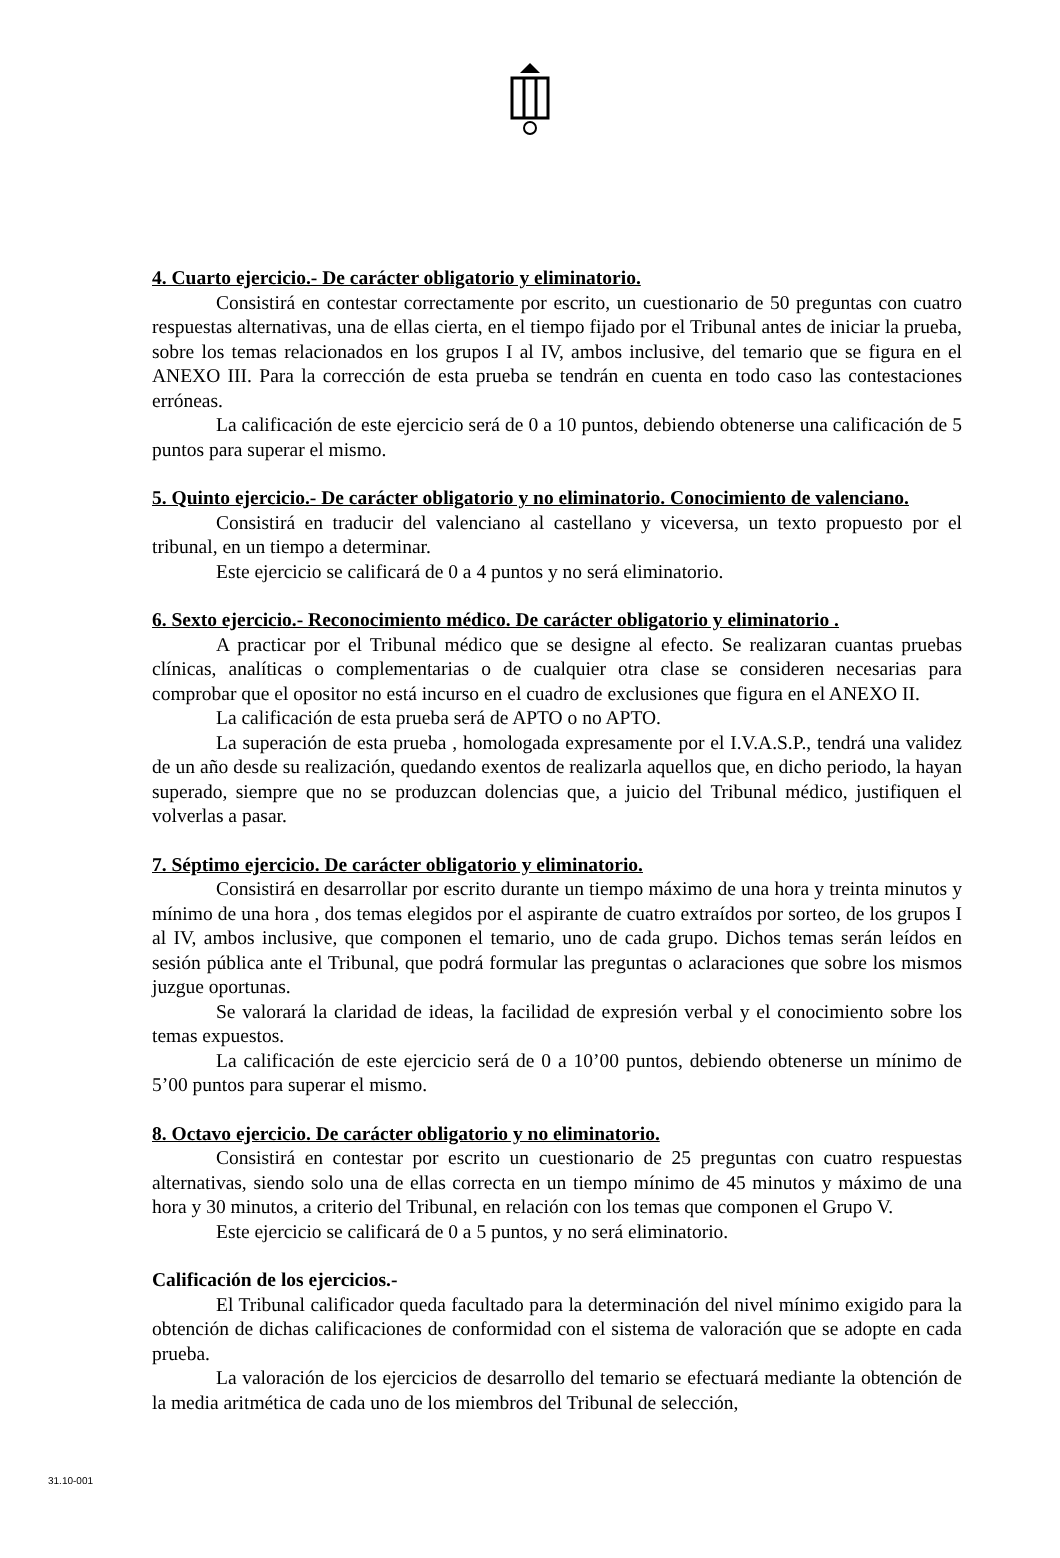4. Cuarto ejercicio.- De carácter obligatorio y eliminatorio.
Consistirá en contestar correctamente por escrito, un cuestionario de 50 preguntas con cuatro respuestas alternativas, una de ellas cierta, en el tiempo fijado por el Tribunal antes de iniciar la prueba, sobre los temas relacionados en los grupos I al IV, ambos inclusive, del temario que se figura en el ANEXO III. Para la corrección de esta prueba se tendrán en cuenta en todo caso las contestaciones erróneas.
La calificación de este ejercicio será de 0 a 10 puntos, debiendo obtenerse una calificación de 5 puntos para superar el mismo.
5. Quinto ejercicio.- De carácter obligatorio y no eliminatorio. Conocimiento de valenciano.
Consistirá en traducir del valenciano al castellano y viceversa, un texto propuesto por el tribunal, en un tiempo a determinar.
Este ejercicio se calificará de 0 a 4 puntos y no será eliminatorio.
6. Sexto ejercicio.- Reconocimiento médico. De carácter obligatorio y eliminatorio .
A practicar por el Tribunal médico que se designe al efecto. Se realizaran cuantas pruebas clínicas, analíticas o complementarias o de cualquier otra clase se consideren necesarias para comprobar que el opositor no está incurso en el cuadro de exclusiones que figura en el ANEXO II.
La calificación de esta prueba será de APTO o no APTO.
La superación de esta prueba , homologada expresamente por el I.V.A.S.P., tendrá una validez de un año desde su realización, quedando exentos de realizarla aquellos que, en dicho periodo, la hayan superado, siempre que no se produzcan dolencias que, a juicio del Tribunal médico, justifiquen el volverlas a pasar.
7. Séptimo ejercicio. De carácter obligatorio y eliminatorio.
Consistirá en desarrollar por escrito durante un tiempo máximo de una hora y treinta minutos y mínimo de una hora , dos temas elegidos por el aspirante de cuatro extraídos por sorteo, de los grupos I al IV, ambos inclusive, que componen el temario, uno de cada grupo. Dichos temas serán leídos en sesión pública ante el Tribunal, que podrá formular las preguntas o aclaraciones que sobre los mismos juzgue oportunas.
Se valorará la claridad de ideas, la facilidad de expresión verbal y el conocimiento sobre los temas expuestos.
La calificación de este ejercicio será de 0 a 10’00 puntos, debiendo obtenerse un mínimo de 5’00 puntos para superar el mismo.
8. Octavo ejercicio. De carácter obligatorio y no eliminatorio.
Consistirá en contestar por escrito un cuestionario de 25 preguntas con cuatro respuestas alternativas, siendo solo una de ellas correcta en un tiempo mínimo de 45 minutos y máximo de una hora y 30 minutos, a criterio del Tribunal, en relación con los temas que componen el Grupo V.
Este ejercicio se calificará de 0 a 5 puntos, y no será eliminatorio.
Calificación de los ejercicios.-
El Tribunal calificador queda facultado para la determinación del nivel mínimo exigido para la obtención de dichas calificaciones de conformidad con el sistema de valoración que se adopte en cada prueba.
La valoración de los ejercicios de desarrollo del temario se efectuará mediante la obtención de la media aritmética de cada uno de los miembros del Tribunal de selección,
31.10-001